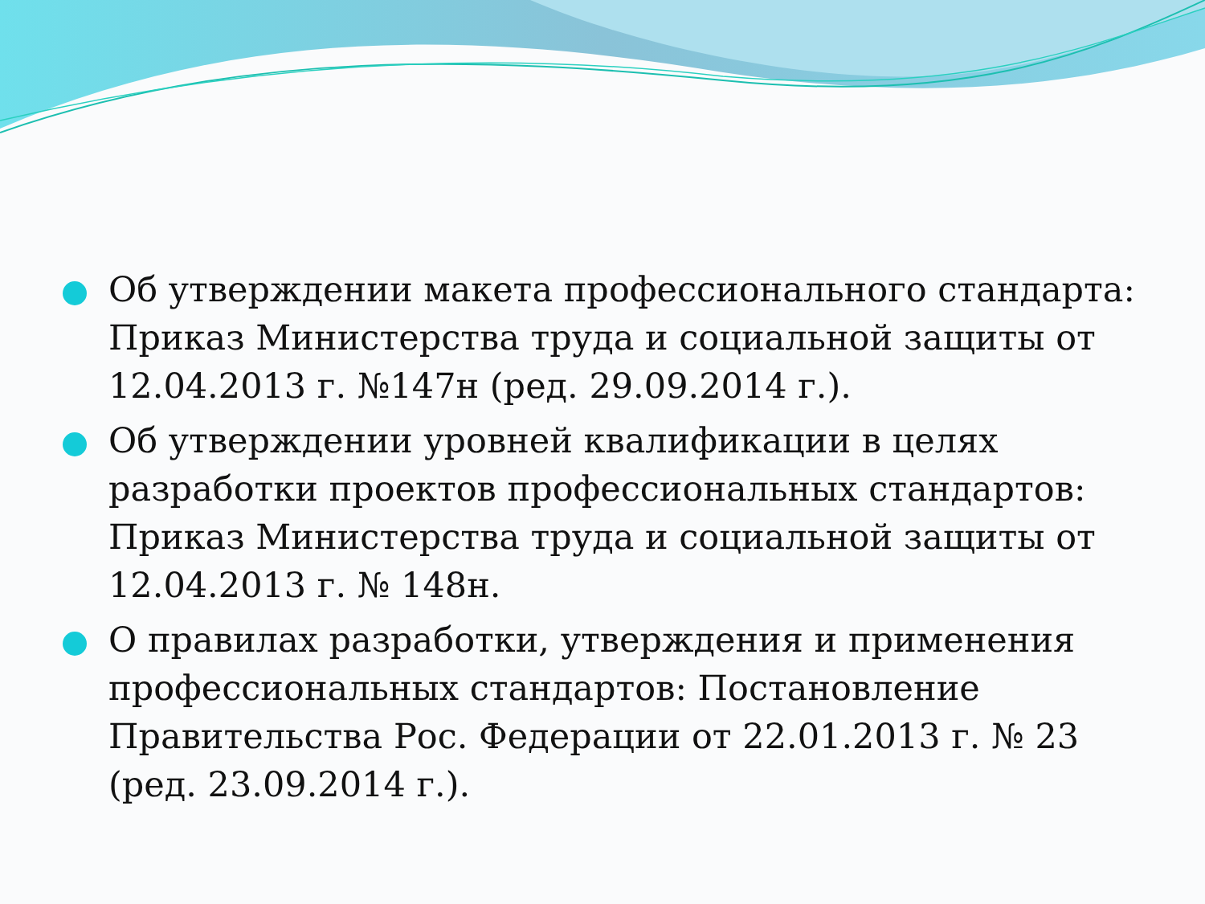Об утверждении макета профессионального стандарта: Приказ Министерства труда и социальной защиты от 12.04.2013 г. №147н (ред. 29.09.2014 г.).
Об утверждении уровней квалификации в целях разработки проектов профессиональных стандартов: Приказ Министерства труда и социальной защиты от 12.04.2013 г. № 148н.
О правилах разработки, утверждения и применения профессиональных стандартов: Постановление Правительства Рос. Федерации от 22.01.2013 г. № 23 (ред. 23.09.2014 г.).